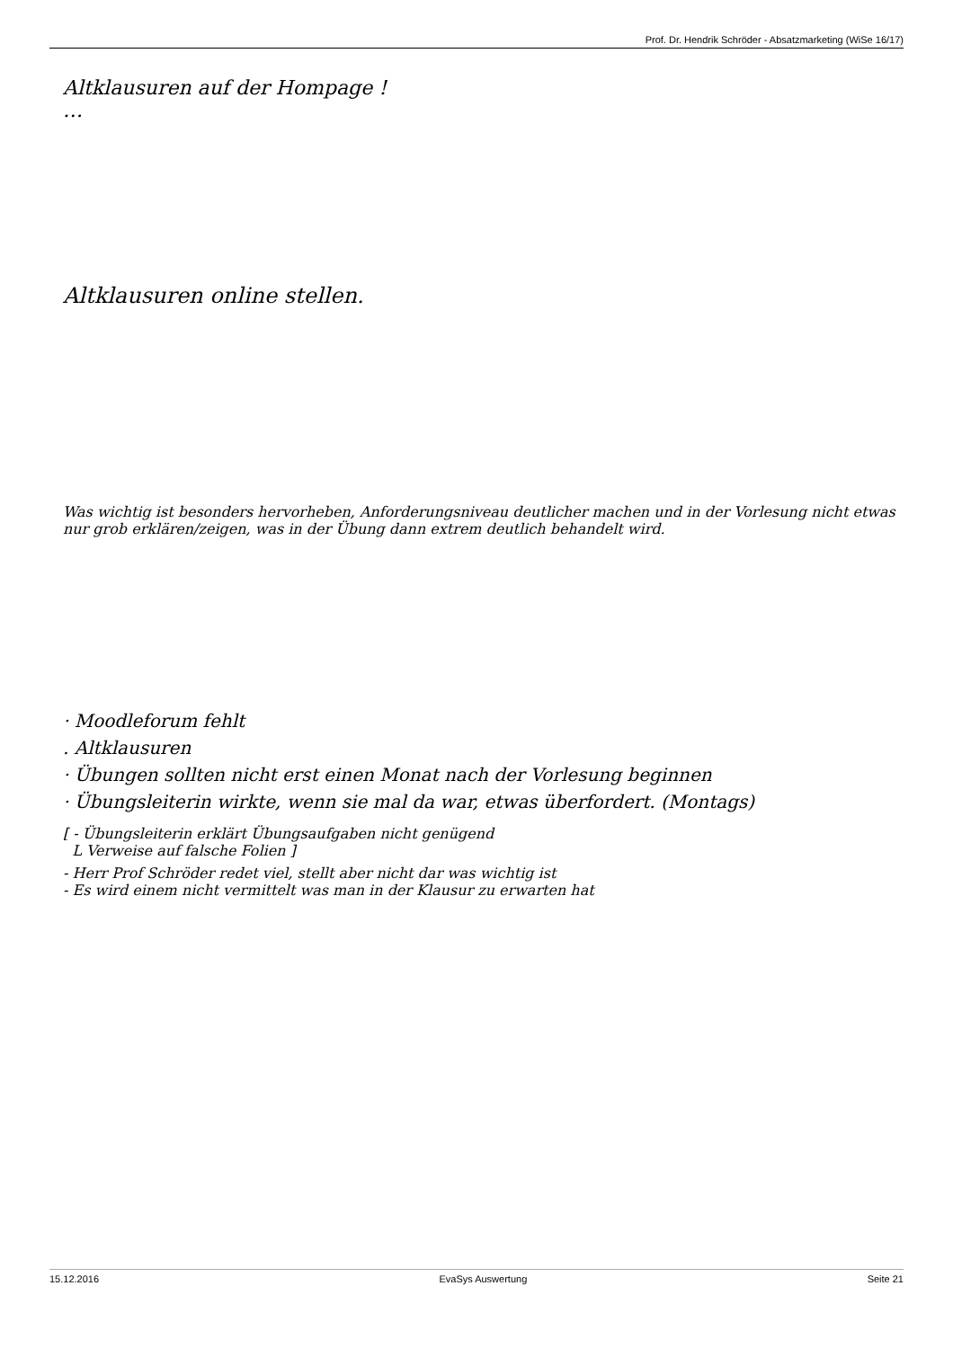Prof. Dr. Hendrik Schröder - Absatzmarketing (WiSe 16/17)
Altklausuren auf der Hompage !
…
Altklausuren online stellen.
Was wichtig ist besonders hervorheben, Anforderungsniveau deutlicher machen und in der Vorlesung nicht etwas nur grob erklären/zeigen, was in der Übung dann extrem deutlich behandelt wird.
· Moodleforum fehlt
. Altklausuren
· Übungen sollten nicht erst einen Monat nach der Vorlesung beginnen
· Übungsleiterin wirkte, wenn sie mal da war, etwas überfordert. (Montags)
[ - Übungsleiterin erklärt Übungsaufgaben nicht genügend
L Verweise auf falsche Folien ]
- Herr Prof Schröder redet viel, stellt aber nicht dar was wichtig ist
- Es wird einem nicht vermittelt was man in der Klausur zu erwarten hat
15.12.2016 EvaSys Auswertung Seite 21